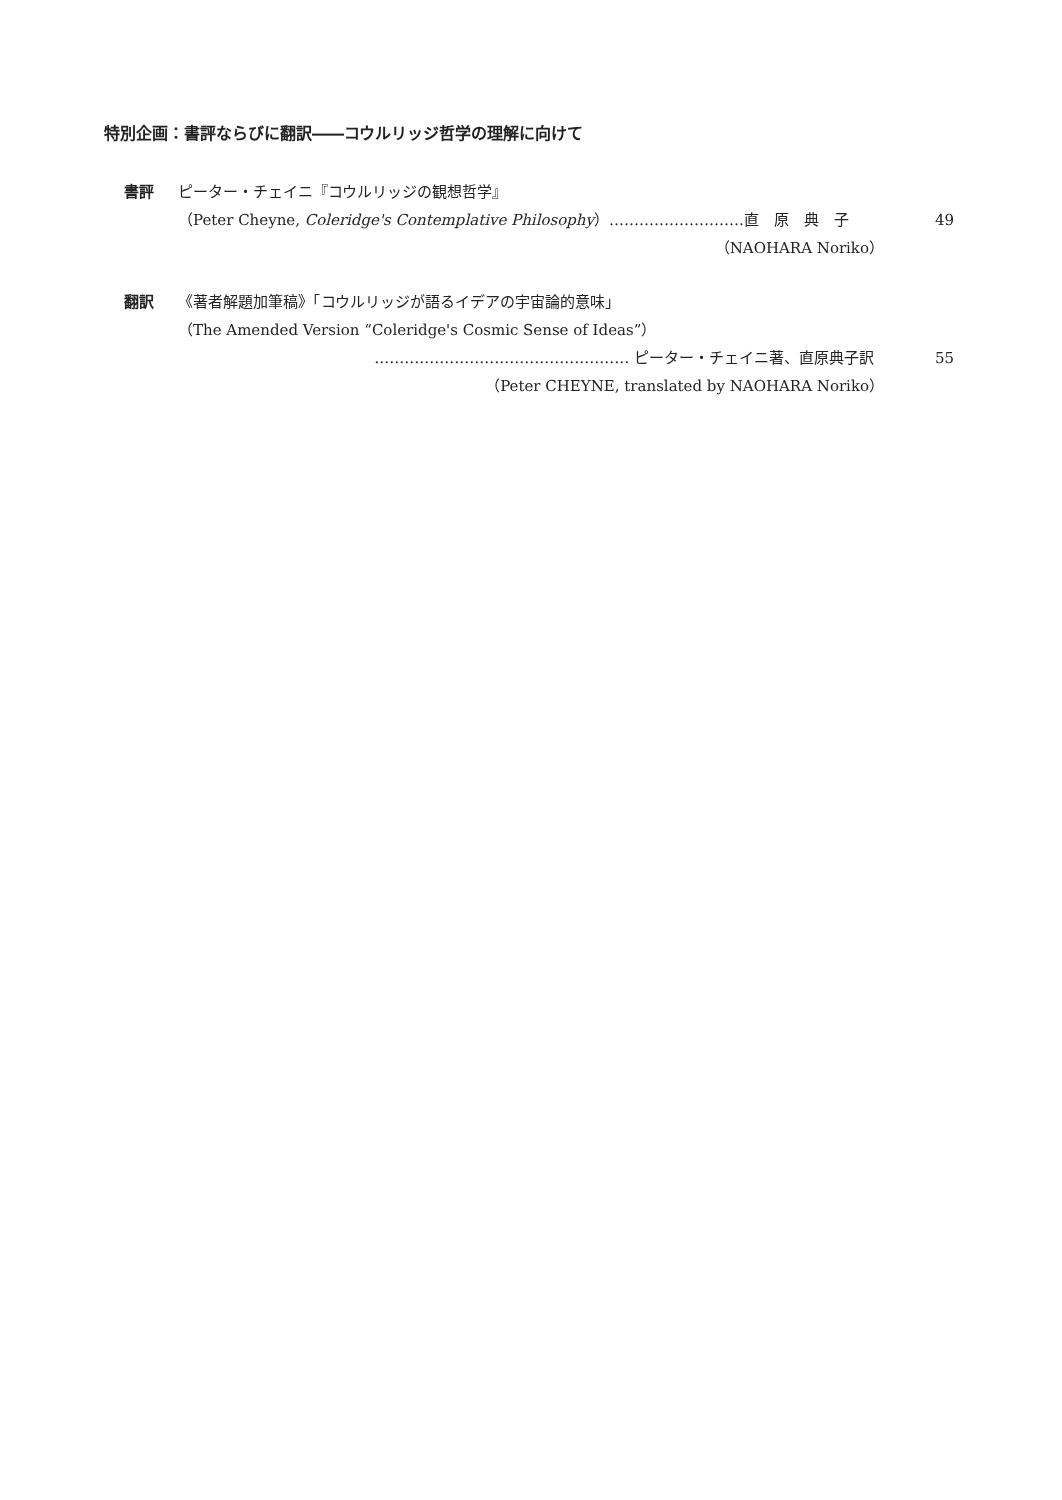特別企画：書評ならびに翻訳――コウルリッジ哲学の理解に向けて
書評 ピーター・チェイニ『コウルリッジの観想哲学』
（Peter Cheyne, Coleridge's Contemplative Philosophy）………………………直　原　典　子 49
（NAOHARA Noriko）
翻訳 《著者解題加筆稿》「コウルリッジが語るイデアの宇宙論的意味」
（The Amended Version “Coleridge's Cosmic Sense of Ideas”）
…………………………………………… ピーター・チェイニ著、直原典子訳 55
（Peter CHEYNE, translated by NAOHARA Noriko）